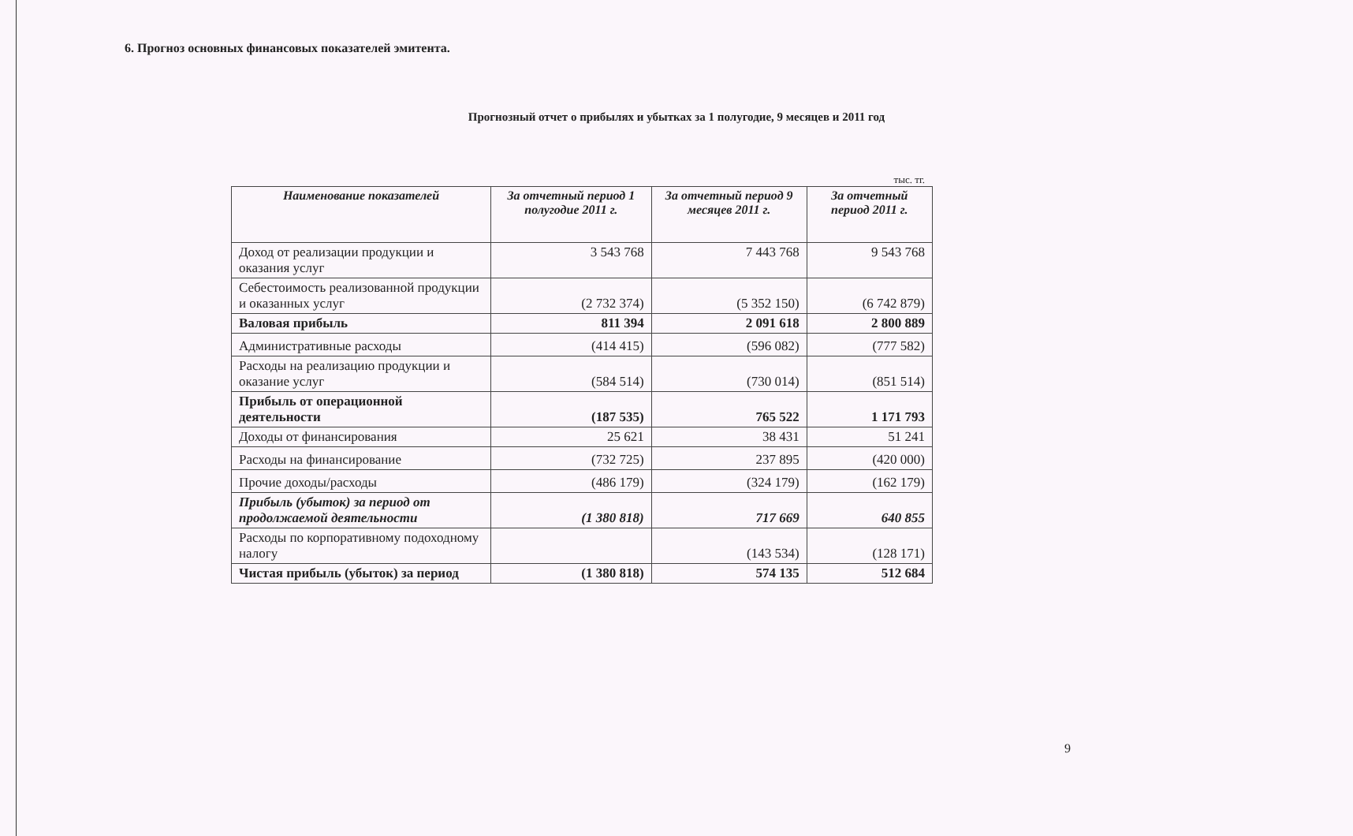6. Прогноз основных финансовых показателей эмитента.
Прогнозный отчет о прибылях и убытках за 1 полугодие, 9 месяцев и 2011 год
тыс. тг.
| Наименование показателей | За отчетный период 1 полугодие 2011 г. | За отчетный период 9 месяцев 2011 г. | За отчетный период 2011 г. |
| --- | --- | --- | --- |
| Доход от реализации продукции и оказания услуг | 3 543 768 | 7 443 768 | 9 543 768 |
| Себестоимость реализованной продукции и оказанных услуг | (2 732 374) | (5 352 150) | (6 742 879) |
| Валовая прибыль | 811 394 | 2 091 618 | 2 800 889 |
| Административные расходы | (414 415) | (596 082) | (777 582) |
| Расходы на реализацию продукции и оказание услуг | (584 514) | (730 014) | (851 514) |
| Прибыль от операционной деятельности | (187 535) | 765 522 | 1 171 793 |
| Доходы от финансирования | 25 621 | 38 431 | 51 241 |
| Расходы на финансирование | (732 725) | 237 895 | (420 000) |
| Прочие доходы/расходы | (486 179) | (324 179) | (162 179) |
| Прибыль (убыток) за период от продолжаемой деятельности | (1 380 818) | 717 669 | 640 855 |
| Расходы по корпоративному подоходному налогу | | (143 534) | (128 171) |
| Чистая прибыль (убыток) за период | (1 380 818) | 574 135 | 512 684 |
9